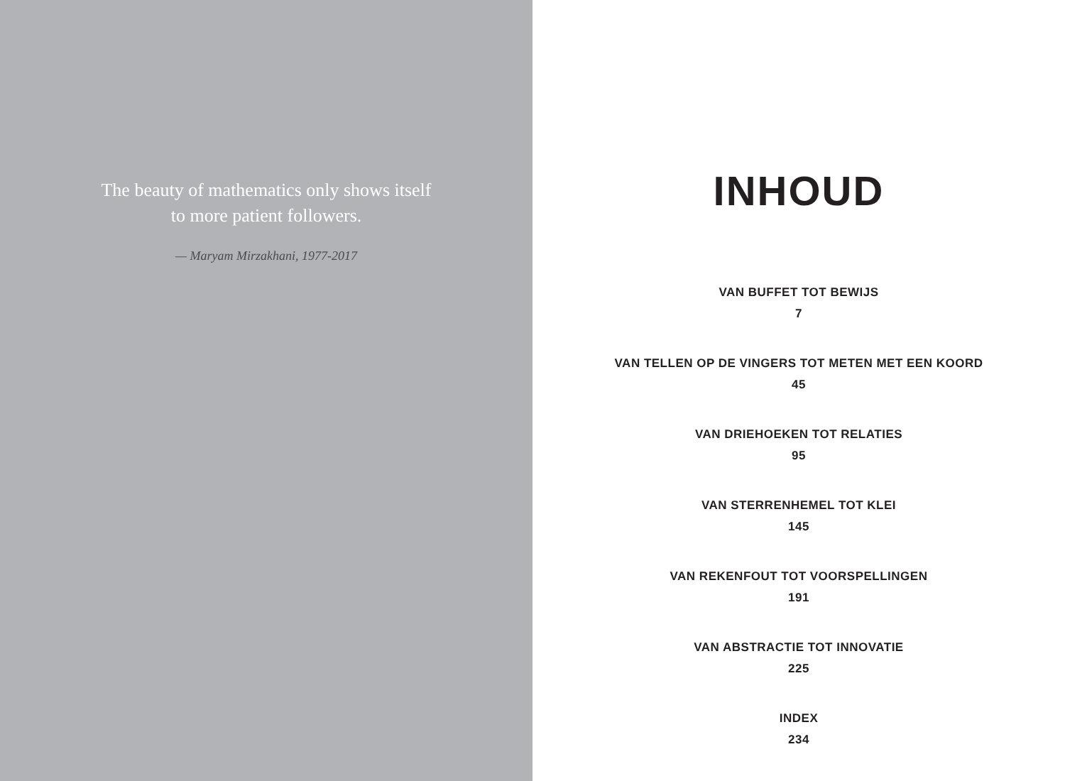The beauty of mathematics only shows itself
to more patient followers.
— Maryam Mirzakhani, 1977-2017
INHOUD
VAN BUFFET TOT BEWIJS
7
VAN TELLEN OP DE VINGERS TOT METEN MET EEN KOORD
45
VAN DRIEHOEKEN TOT RELATIES
95
VAN STERRENHEMEL TOT KLEI
145
VAN REKENFOUT TOT VOORSPELLINGEN
191
VAN ABSTRACTIE TOT INNOVATIE
225
INDEX
234